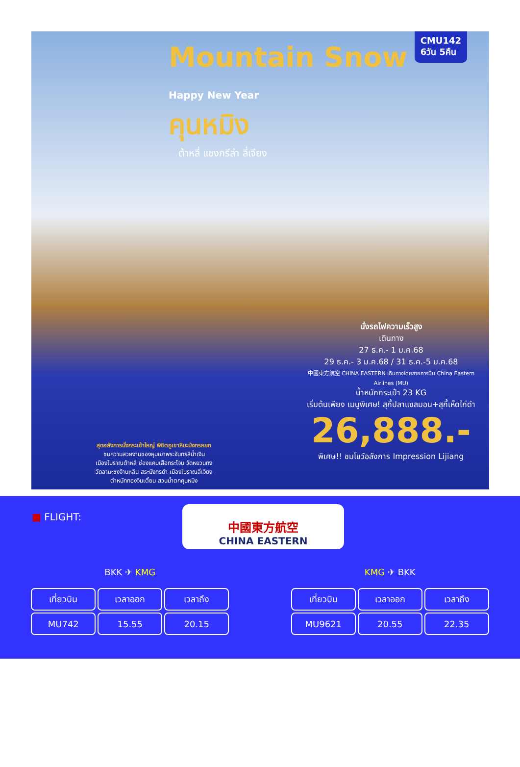CMU142
6วัน 5คืน
Mountain Snow
Happy New Year
คุนหมิง
ต้าหลี่ แชงกรีล่า ลี่เจียง
นั่งรถไฟความเร็วสูง
เดินทาง
27 ธ.ค.- 1 ม.ค.68
29 ธ.ค.- 3 ม.ค.68 / 31 ธ.ค.-5 ม.ค.68
中國東方航空 CHINA EASTERN เดินทางโดยสายการบิน China Eastern Airlines (MU)
น้ำหนักกระเป๋า 23 KG
เริ่มต้นเพียง เมนูพิเศษ! สุกี้ปลาแซลมอน+สุกี้เห็ดไก่ดำ
26,888.-
พิเศษ!! ชมโชว์อลังการ Impression Lijiang
สุดอลังการนั่งกระเช้าใหญ่ พิชิตภูเขาหิมะมังกรหยก
ชมความสวยงามของหุบเขาพระจันทร์สีน้ำเงิน
เมืองโบราณต้าหลี่ ช่องแคบเสือกระโจน วัดหยวนทง
วัดลามะซงจ้านหลิน สระมังกรดำ เมืองโบราณลี่เจียง
ตำหนักทองจินเตี้ยน สวนน้ำตกคุนหมิง
■ FLIGHT:
中國東方航空
CHINA EASTERN
BKK ✈ KMG KMG ✈ BKK
| เที่ยวบิน | เวลาออก | เวลาถึง |
| --- | --- | --- |
| MU742 | 15.55 | 20.15 |
| เที่ยวบิน | เวลาออก | เวลาถึง |
| --- | --- | --- |
| MU9621 | 20.55 | 22.35 |